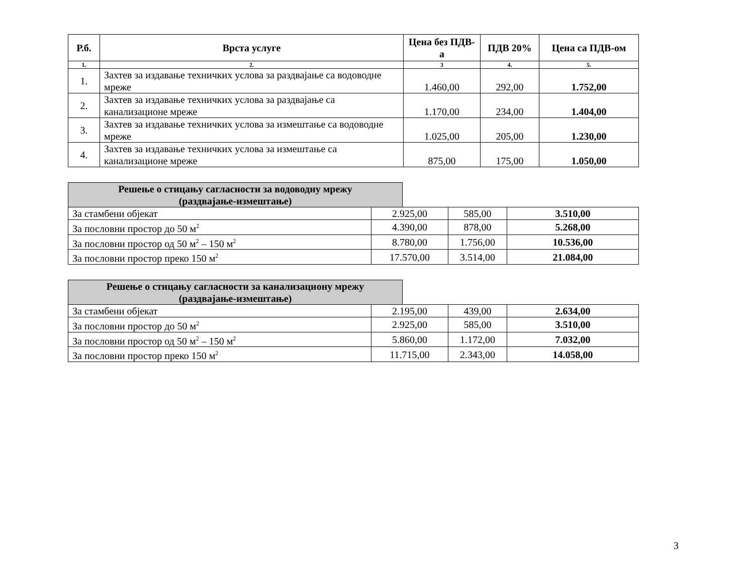| Р.б. | Врста услуге | Цена без ПДВ-а | ПДВ 20% | Цена са ПДВ-ом |
| --- | --- | --- | --- | --- |
| 1. | 2. | 3 | 4. | 5. |
| 1. | Захтев за издавање техничких услова за раздвајање са водоводне мреже | 1.460,00 | 292,00 | 1.752,00 |
| 2. | Захтев за издавање техничких услова за раздвајање са канализационе мреже | 1.170,00 | 234,00 | 1.404,00 |
| 3. | Захтев за издавање техничких услова за измештање са водоводне мреже | 1.025,00 | 205,00 | 1.230,00 |
| 4. | Захтев за издавање техничких услова за измештање са канализационе мреже | 875,00 | 175,00 | 1.050,00 |
Решење о стицању сагласности за водоводну мрежу
(раздвајање-измештање)
| За стамбени објекат | 2.925,00 | 585,00 | 3.510,00 |
| За пословни простор до 50 м<sup>2</sup> | 4.390,00 | 878,00 | 5.268,00 |
| За пословни простор од 50 м<sup>2</sup> – 150 м<sup>2</sup> | 8.780,00 | 1.756,00 | 10.536,00 |
| За пословни простор преко 150 м<sup>2</sup> | 17.570,00 | 3.514,00 | 21.084,00 |
Решење о стицању сагласности за канализациону мрежу
(раздвајање-измештање)
| За стамбени објекат | 2.195,00 | 439,00 | 2.634,00 |
| За пословни простор до 50 м<sup>2</sup> | 2.925,00 | 585,00 | 3.510,00 |
| За пословни простор од 50 м<sup>2</sup> – 150 м<sup>2</sup> | 5.860,00 | 1.172,00 | 7.032,00 |
| За пословни простор преко 150 м<sup>2</sup> | 11.715,00 | 2.343,00 | 14.058,00 |
3